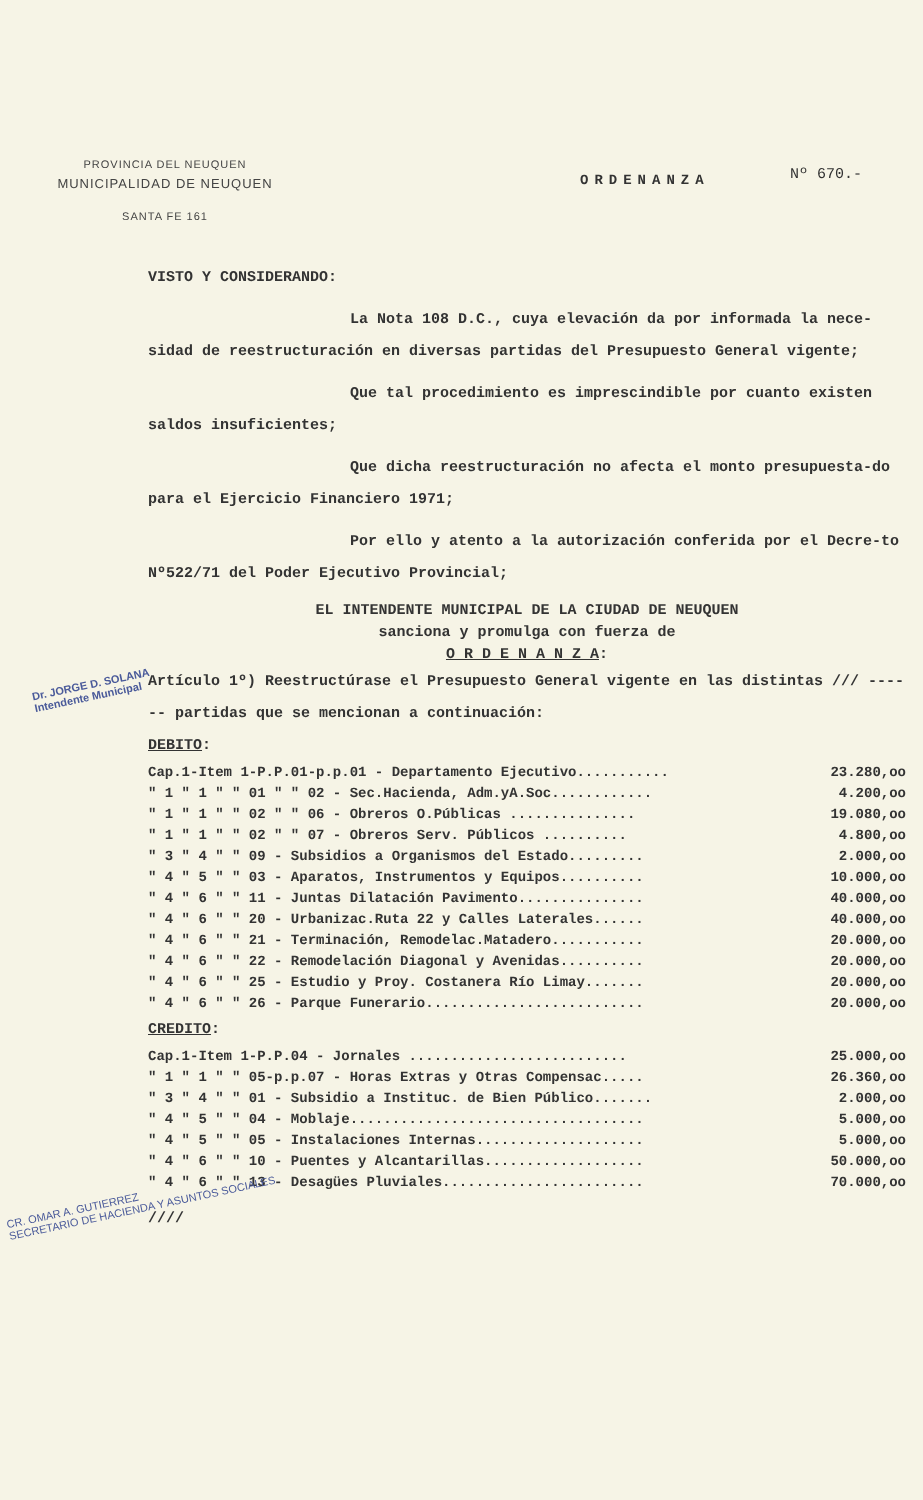PROVINCIA DEL NEUQUEN
MUNICIPALIDAD DE NEUQUEN
SANTA FE 161
ORDENANZA Nº 670.-
VISTO Y CONSIDERANDO:
La Nota 108 D.C., cuya elevación da por informada la nece-sidad de reestructuración en diversas partidas del Presupuesto General vigente;
Que tal procedimiento es imprescindible por cuanto existen saldos insuficientes;
Que dicha reestructuración no afecta el monto presupuesta-do para el Ejercicio Financiero 1971;
Por ello y atento a la autorización conferida por el Decre-to Nº522/71 del Poder Ejecutivo Provincial;
EL INTENDENTE MUNICIPAL DE LA CIUDAD DE NEUQUEN
sanciona y promulga con fuerza de
O R D E N A N Z A:
Artículo 1º) Reestructúrase el Presupuesto General vigente en las distintas /// ------ partidas que se mencionan a continuación:
DEBITO:
| Cap.1-Item 1-P.P.01-p.p.01 - Departamento Ejecutivo........... | 23.280,oo |
| " 1 " 1 " " 01 " " 02 - Sec.Hacienda, Adm.yA.Soc............ | 4.200,oo |
| " 1 " 1 " " 02 " " 06 - Obreros O.Públicas ............... | 19.080,oo |
| " 1 " 1 " " 02 " " 07 - Obreros Serv. Públicos .......... | 4.800,oo |
| " 3 " 4 " " 09 - Subsidios a Organismos del Estado......... | 2.000,oo |
| " 4 " 5 " " 03 - Aparatos, Instrumentos y Equipos.......... | 10.000,oo |
| " 4 " 6 " " 11 - Juntas Dilatación Pavimento............... | 40.000,oo |
| " 4 " 6 " " 20 - Urbanizac.Ruta 22 y Calles Laterales...... | 40.000,oo |
| " 4 " 6 " " 21 - Terminación, Remodelac.Matadero........... | 20.000,oo |
| " 4 " 6 " " 22 - Remodelación Diagonal y Avenidas.......... | 20.000,oo |
| " 4 " 6 " " 25 - Estudio y Proy. Costanera Río Limay....... | 20.000,oo |
| " 4 " 6 " " 26 - Parque Funerario.......................... | 20.000,oo |
CREDITO:
| Cap.1-Item 1-P.P.04 - Jornales .......................... | 25.000,oo |
| " 1 " 1 " " 05-p.p.07 - Horas Extras y Otras Compensac..... | 26.360,oo |
| " 3 " 4 " " 01 - Subsidio a Instituc. de Bien Público....... | 2.000,oo |
| " 4 " 5 " " 04 - Moblaje................................... | 5.000,oo |
| " 4 " 5 " " 05 - Instalaciones Internas.................... | 5.000,oo |
| " 4 " 6 " " 10 - Puentes y Alcantarillas................... | 50.000,oo |
| " 4 " 6 " " 13 - Desagües Pluviales........................ | 70.000,oo |
////
Dr. JORGE D. SOLANA
Intendente Municipal
CR. OMAR A. GUTIERREZ
SECRETARIO DE HACIENDA Y ASUNTOS SOCIALES